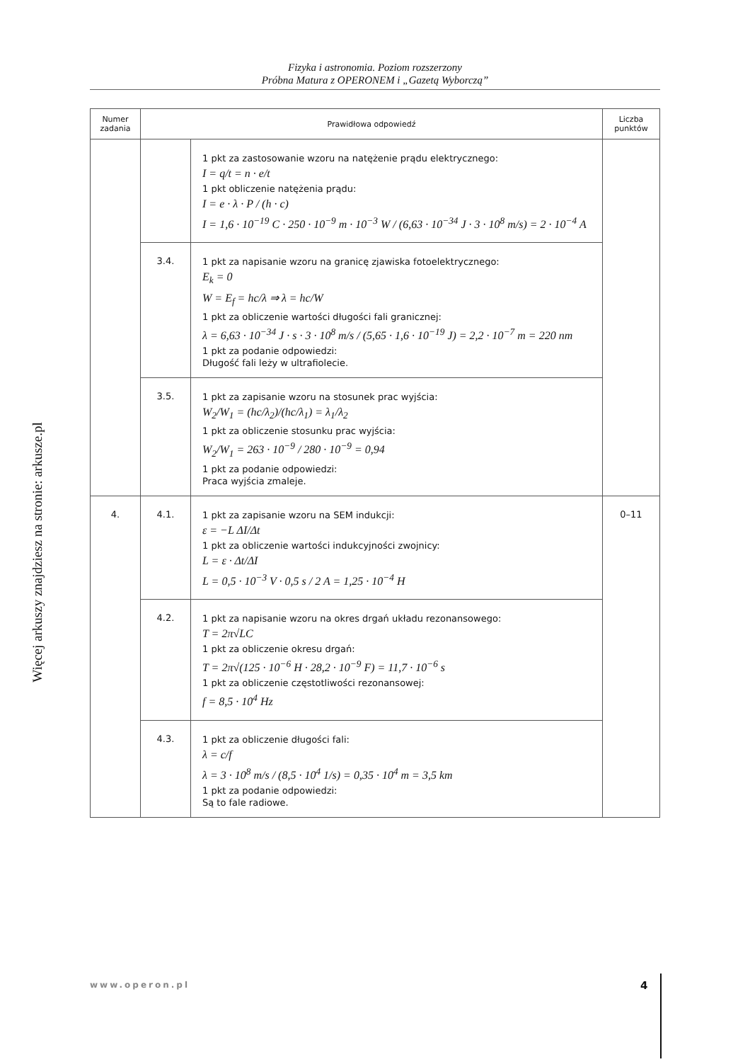Fizyka i astronomia. Poziom rozszerzony
Próbna Matura z OPERONEM i „Gazetą Wyborczą”
Więcej arkuszy znajdziesz na stronie: arkusze.pl
| Numer zadania | Prawidłowa odpowiedź | | Liczba punktów |
| --- | --- | --- | --- |
| | | 1 pkt za zastosowanie wzoru na natężenie prądu elektrycznego: I = q/t = n · e/t 1 pkt obliczenie natężenia prądu: I = e · λ · P / (h · c) I = 1,6 · 10<sup>−19</sup> C · 250 · 10<sup>−9</sup> m · 10<sup>−3</sup> W / (6,63 · 10<sup>−34</sup> J · 3 · 10<sup>8</sup> m/s) = 2 · 10<sup>−4</sup> A | |
| | 3.4. | 1 pkt za napisanie wzoru na granicę zjawiska fotoelektrycznego: E<sub>k</sub> = 0 W = E<sub>f</sub> = hc/λ ⇒ λ = hc/W 1 pkt za obliczenie wartości długości fali granicznej: λ = 6,63 · 10<sup>−34</sup> J · s · 3 · 10<sup>8</sup> m/s / (5,65 · 1,6 · 10<sup>−19</sup> J) = 2,2 · 10<sup>−7</sup> m = 220 nm 1 pkt za podanie odpowiedzi: Długość fali leży w ultrafiolecie. | |
| | 3.5. | 1 pkt za zapisanie wzoru na stosunek prac wyjścia: W<sub>2</sub>/W<sub>1</sub> = (hc/λ<sub>2</sub>)/(hc/λ<sub>1</sub>) = λ<sub>1</sub>/λ<sub>2</sub> 1 pkt za obliczenie stosunku prac wyjścia: W<sub>2</sub>/W<sub>1</sub> = 263 · 10<sup>−9</sup> / 280 · 10<sup>−9</sup> = 0,94 1 pkt za podanie odpowiedzi: Praca wyjścia zmaleje. | |
| 4. | 4.1. | 1 pkt za zapisanie wzoru na SEM indukcji: ε = −L ΔI/Δt 1 pkt za obliczenie wartości indukcyjności zwojnicy: L = ε · Δt/ΔI L = 0,5 · 10<sup>−3</sup> V · 0,5 s / 2 A = 1,25 · 10<sup>−4</sup> H | 0–11 |
| | 4.2. | 1 pkt za napisanie wzoru na okres drgań układu rezonansowego: T = 2π√LC 1 pkt za obliczenie okresu drgań: T = 2π√(125 · 10<sup>−6</sup> H · 28,2 · 10<sup>−9</sup> F) = 11,7 · 10<sup>−6</sup> s 1 pkt za obliczenie częstotliwości rezonansowej: f = 8,5 · 10<sup>4</sup> Hz | |
| | 4.3. | 1 pkt za obliczenie długości fali: λ = c/f λ = 3 · 10<sup>8</sup> m/s / (8,5 · 10<sup>4</sup> 1/s) = 0,35 · 10<sup>4</sup> m = 3,5 km 1 pkt za podanie odpowiedzi: Są to fale radiowe. | |
www.operon.pl 4